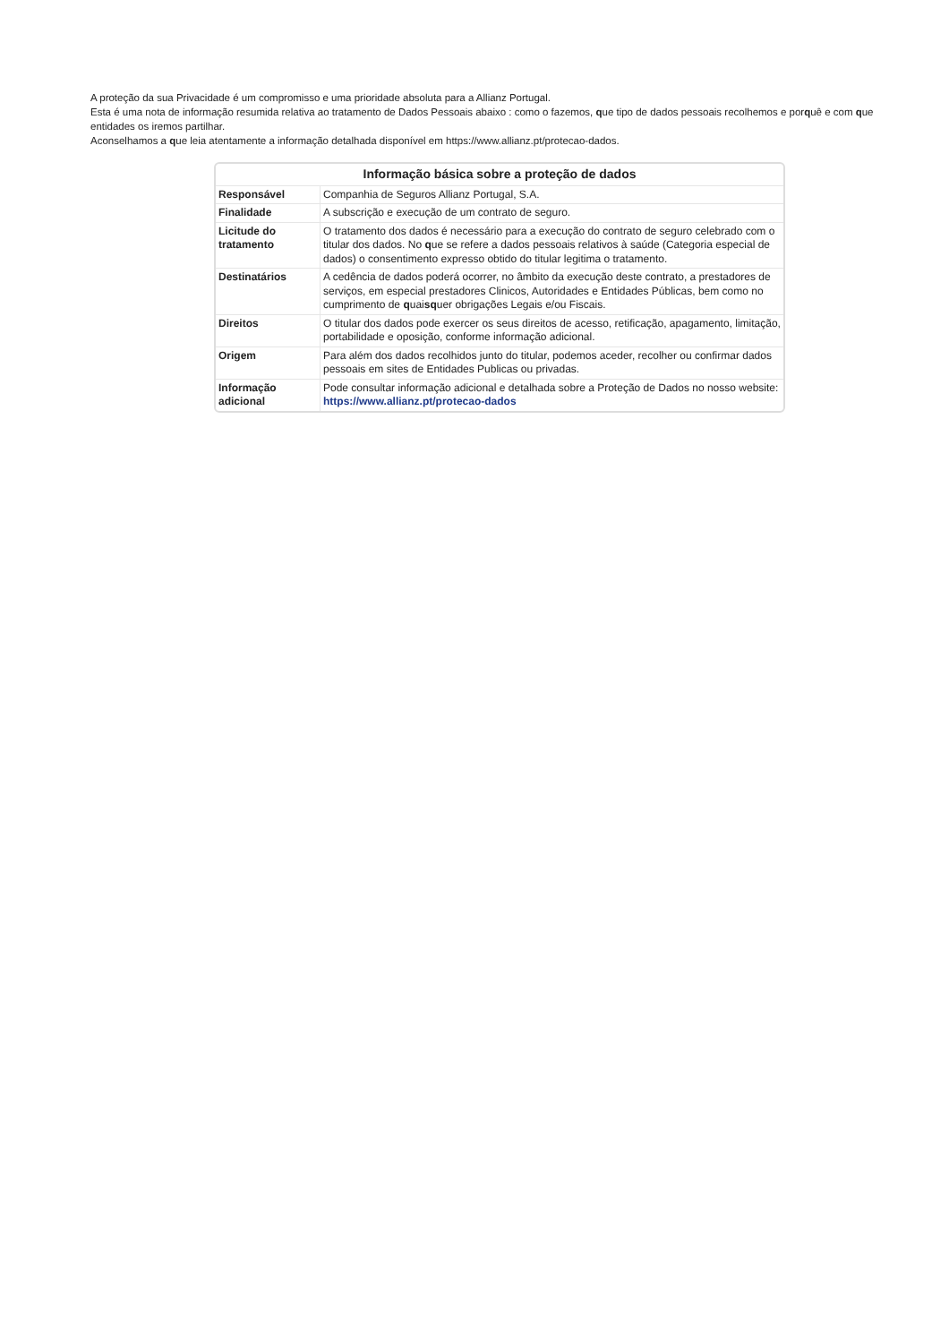A proteção da sua Privacidade é um compromisso e uma prioridade absoluta para a Allianz Portugal.
Esta é uma nota de informação resumida relativa ao tratamento de Dados Pessoais abaixo : como o fazemos, que tipo de dados pessoais recolhemos e porquê e com que entidades os iremos partilhar.
Aconselhamos a que leia atentamente a informação detalhada disponível em https://www.allianz.pt/protecao-dados.
| Informação básica sobre a proteção de dados | |
| --- | --- |
| Responsável | Companhia de Seguros Allianz Portugal, S.A. |
| Finalidade | A subscrição e execução de um contrato de seguro. |
| Licitude do tratamento | O tratamento dos dados é necessário para a execução do contrato de seguro celebrado com o titular dos dados. No q ue se refere a dados pessoais relativos à saúde (Categoria especial de dados) o consentimento expresso obtido do titular legitima o tratamento. |
| Destinatários | A cedência de dados poderá ocorrer, no âmbito da execução deste contrato, a prestadores de serviços, em especial prestadores Clinicos, Autoridades e Entidades Públicas, bem como no cumprimento de q uai sq uer obrigações Legais e/ou Fiscais. |
| Direitos | O titular dos dados pode exercer os seus direitos de acesso, retificação, apagamento, limitação, portabilidade e oposição, conforme informação adicional. |
| Origem | Para além dos dados recolhidos junto do titular, podemos aceder, recolher ou confirmar dados pessoais em sites de Entidades Publicas ou privadas. |
| Informação adicional | Pode consultar informação adicional e detalhada sobre a Proteção de Dados no nosso website: https://www.allianz.pt/protecao-dados |